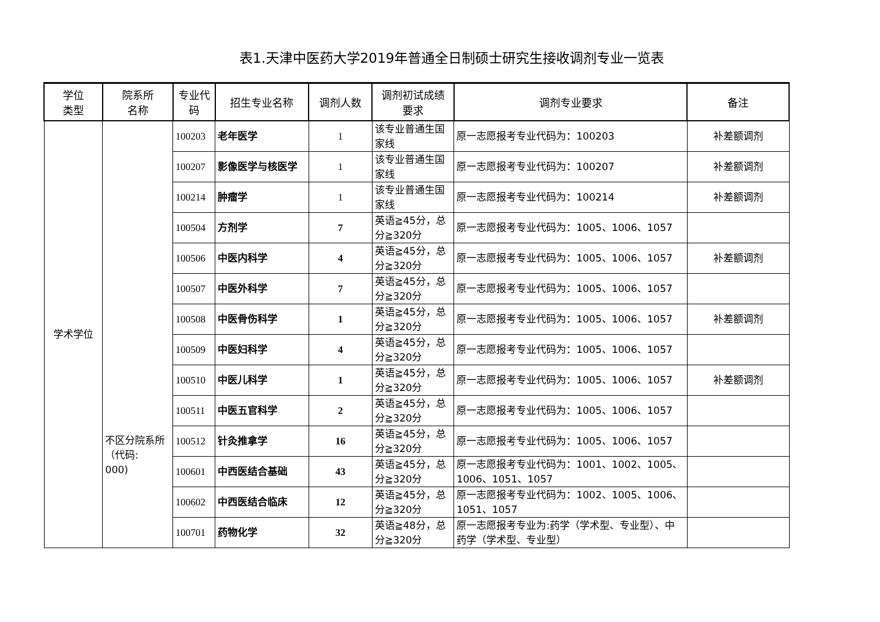表1.天津中医药大学2019年普通全日制硕士研究生接收调剂专业一览表
| 学位 类型 | 院系所 名称 | 专业代 码 | 招生专业名称 | 调剂人数 | 调剂初试成绩 要求 | 调剂专业要求 | 备注 |
| --- | --- | --- | --- | --- | --- | --- | --- |
| 学术学位 | 不区分院系所（代码: 000) | 100203 | 老年医学 | 1 | 该专业普通生国家线 | 原一志愿报考专业代码为：100203 | 补差额调剂 |
| | | 100207 | 影像医学与核医学 | 1 | 该专业普通生国家线 | 原一志愿报考专业代码为：100207 | 补差额调剂 |
| | | 100214 | 肿瘤学 | 1 | 该专业普通生国家线 | 原一志愿报考专业代码为：100214 | 补差额调剂 |
| | | 100504 | 方剂学 | 7 | 英语≧45分，总分≧320分 | 原一志愿报考专业代码为：1005、1006、1057 | |
| | | 100506 | 中医内科学 | 4 | 英语≧45分，总分≧320分 | 原一志愿报考专业代码为：1005、1006、1057 | 补差额调剂 |
| | | 100507 | 中医外科学 | 7 | 英语≧45分，总分≧320分 | 原一志愿报考专业代码为：1005、1006、1057 | |
| | | 100508 | 中医骨伤科学 | 1 | 英语≧45分，总分≧320分 | 原一志愿报考专业代码为：1005、1006、1057 | 补差额调剂 |
| | | 100509 | 中医妇科学 | 4 | 英语≧45分，总分≧320分 | 原一志愿报考专业代码为：1005、1006、1057 | |
| | | 100510 | 中医儿科学 | 1 | 英语≧45分，总分≧320分 | 原一志愿报考专业代码为：1005、1006、1057 | 补差额调剂 |
| | | 100511 | 中医五官科学 | 2 | 英语≧45分，总分≧320分 | 原一志愿报考专业代码为：1005、1006、1057 | |
| | | 100512 | 针灸推拿学 | 16 | 英语≧45分，总分≧320分 | 原一志愿报考专业代码为：1005、1006、1057 | |
| | | 100601 | 中西医结合基础 | 43 | 英语≧45分，总分≧320分 | 原一志愿报考专业代码为：1001、1002、1005、1006、1051、1057 | |
| | | 100602 | 中西医结合临床 | 12 | 英语≧45分，总分≧320分 | 原一志愿报考专业代码为：1002、1005、1006、1051、1057 | |
| | | 100701 | 药物化学 | 32 | 英语≧48分，总分≧320分 | 原一志愿报考专业为:药学（学术型、专业型）、中药学（学术型、专业型） | |